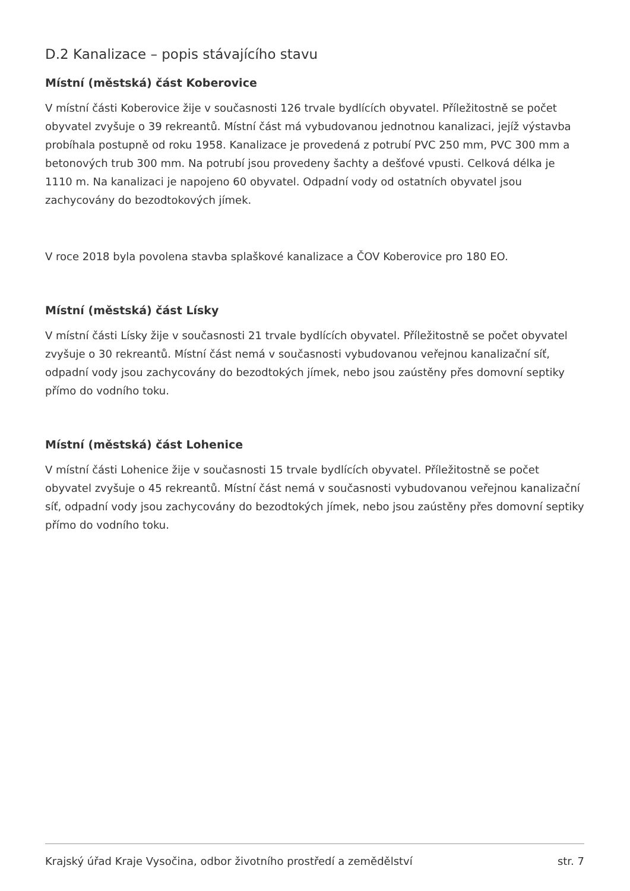D.2 Kanalizace – popis stávajícího stavu
Místní (městská) část Koberovice
V místní části Koberovice žije v současnosti 126 trvale bydlících obyvatel. Příležitostně se počet obyvatel zvyšuje o 39 rekreantů. Místní část má vybudovanou jednotnou kanalizaci, jejíž výstavba probíhala postupně od roku 1958. Kanalizace je provedená z potrubí PVC 250 mm, PVC 300 mm a betonových trub 300 mm. Na potrubí jsou provedeny šachty a dešťové vpusti. Celková délka je 1110 m. Na kanalizaci je napojeno 60 obyvatel. Odpadní vody od ostatních obyvatel jsou zachycovány do bezodtokových jímek.
V roce 2018 byla povolena stavba splaškové kanalizace a ČOV Koberovice pro 180 EO.
Místní (městská) část Lísky
V místní části Lísky žije v současnosti 21 trvale bydlících obyvatel. Příležitostně se počet obyvatel zvyšuje o 30 rekreantů. Místní část nemá v současnosti vybudovanou veřejnou kanalizační síť, odpadní vody jsou zachycovány do bezodtokých jímek, nebo jsou zaústěny přes domovní septiky přímo do vodního toku.
Místní (městská) část Lohenice
V místní části Lohenice žije v současnosti 15 trvale bydlících obyvatel. Příležitostně se počet obyvatel zvyšuje o 45 rekreantů. Místní část nemá v současnosti vybudovanou veřejnou kanalizační síť, odpadní vody jsou zachycovány do bezodtokých jímek, nebo jsou zaústěny přes domovní septiky přímo do vodního toku.
Krajský úřad Kraje Vysočina, odbor životního prostředí a zemědělství str. 7